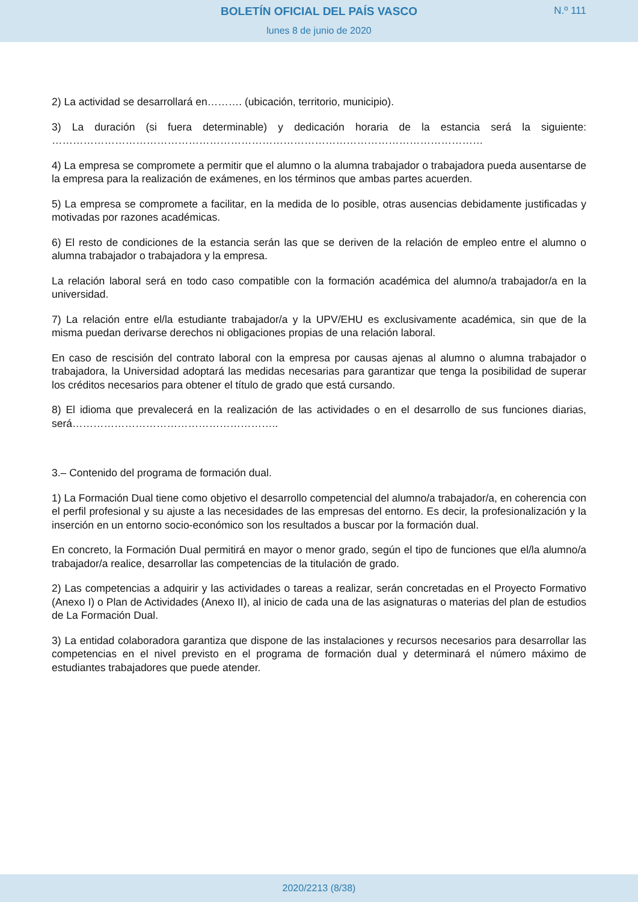BOLETÍN OFICIAL DEL PAÍS VASCO
N.º 111
lunes 8 de junio de 2020
2) La actividad se desarrollará en………. (ubicación, territorio, municipio).
3) La duración (si fuera determinable) y dedicación horaria de la estancia será la siguiente: ……………………………………………………………………………………………………………
4) La empresa se compromete a permitir que el alumno o la alumna trabajador o trabajadora pueda ausentarse de la empresa para la realización de exámenes, en los términos que ambas partes acuerden.
5) La empresa se compromete a facilitar, en la medida de lo posible, otras ausencias debidamente justificadas y motivadas por razones académicas.
6) El resto de condiciones de la estancia serán las que se deriven de la relación de empleo entre el alumno o alumna trabajador o trabajadora y la empresa.
La relación laboral será en todo caso compatible con la formación académica del alumno/a trabajador/a en la universidad.
7) La relación entre el/la estudiante trabajador/a y la UPV/EHU es exclusivamente académica, sin que de la misma puedan derivarse derechos ni obligaciones propias de una relación laboral.
En caso de rescisión del contrato laboral con la empresa por causas ajenas al alumno o alumna trabajador o trabajadora, la Universidad adoptará las medidas necesarias para garantizar que tenga la posibilidad de superar los créditos necesarios para obtener el título de grado que está cursando.
8) El idioma que prevalecerá en la realización de las actividades o en el desarrollo de sus funciones diarias, será…………………………………………………..
3.– Contenido del programa de formación dual.
1) La Formación Dual tiene como objetivo el desarrollo competencial del alumno/a trabajador/a, en coherencia con el perfil profesional y su ajuste a las necesidades de las empresas del entorno. Es decir, la profesionalización y la inserción en un entorno socio-económico son los resultados a buscar por la formación dual.
En concreto, la Formación Dual permitirá en mayor o menor grado, según el tipo de funciones que el/la alumno/a trabajador/a realice, desarrollar las competencias de la titulación de grado.
2) Las competencias a adquirir y las actividades o tareas a realizar, serán concretadas en el Proyecto Formativo (Anexo I) o Plan de Actividades (Anexo II), al inicio de cada una de las asignaturas o materias del plan de estudios de La Formación Dual.
3) La entidad colaboradora garantiza que dispone de las instalaciones y recursos necesarios para desarrollar las competencias en el nivel previsto en el programa de formación dual y determinará el número máximo de estudiantes trabajadores que puede atender.
2020/2213 (8/38)